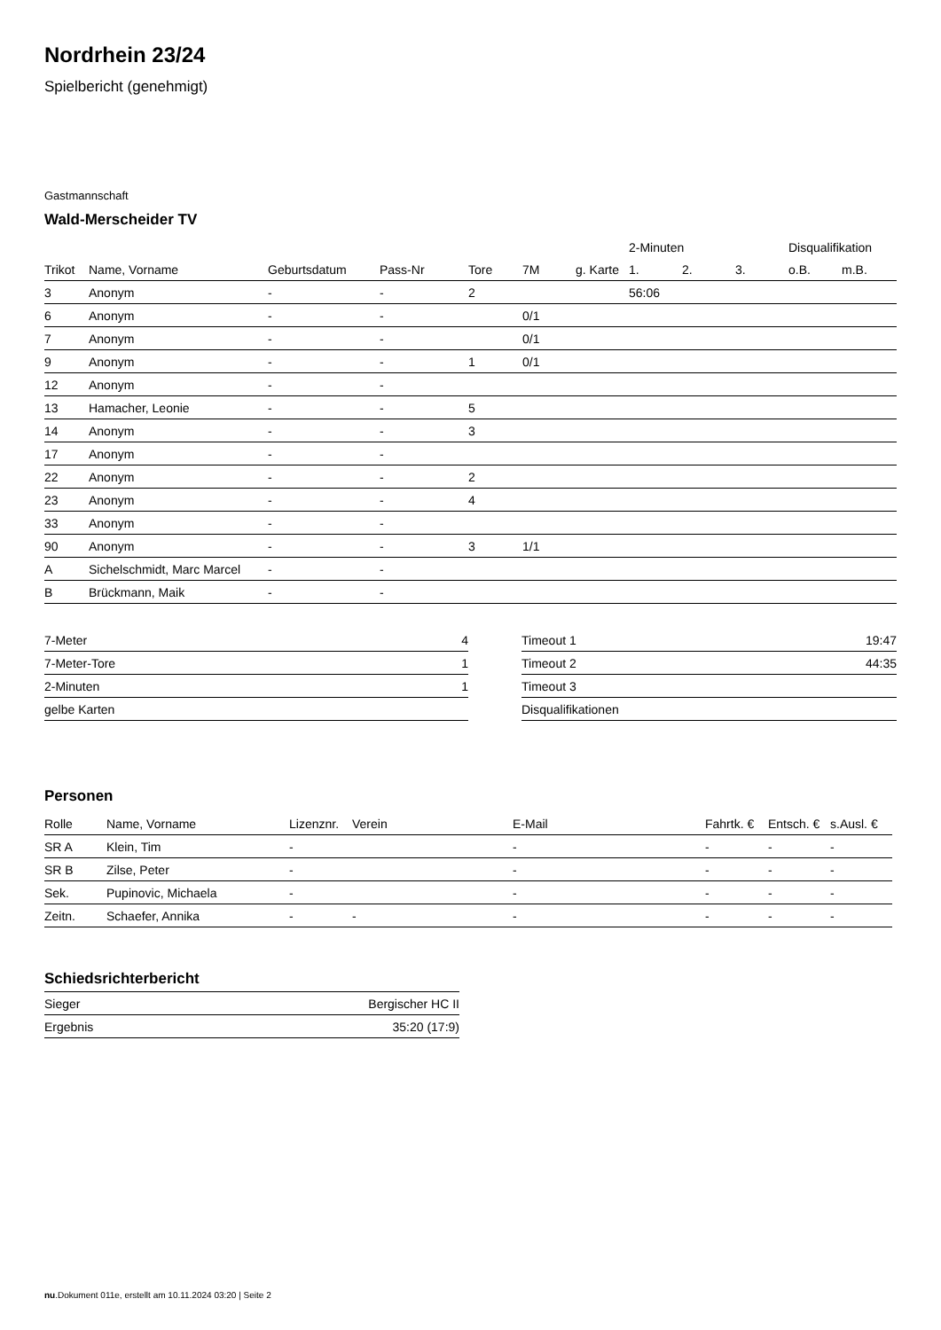Nordrhein 23/24
Spielbericht (genehmigt)
Gastmannschaft
Wald-Merscheider TV
| | | | | | | | 2-Minuten | | | Disqualifikation | |
| --- | --- | --- | --- | --- | --- | --- | --- | --- | --- | --- | --- |
| Trikot | Name, Vorname | Geburtsdatum | Pass-Nr | Tore | 7M | g. Karte | 1. | 2. | 3. | o.B. | m.B. |
| 3 | Anonym | - | - | 2 | | | 56:06 | | | | |
| 6 | Anonym | - | - | | 0/1 | | | | | | |
| 7 | Anonym | - | - | | 0/1 | | | | | | |
| 9 | Anonym | - | - | 1 | 0/1 | | | | | | |
| 12 | Anonym | - | - | | | | | | | | |
| 13 | Hamacher, Leonie | - | - | 5 | | | | | | | |
| 14 | Anonym | - | - | 3 | | | | | | | |
| 17 | Anonym | - | - | | | | | | | | |
| 22 | Anonym | - | - | 2 | | | | | | | |
| 23 | Anonym | - | - | 4 | | | | | | | |
| 33 | Anonym | - | - | | | | | | | | |
| 90 | Anonym | - | - | 3 | 1/1 | | | | | | |
| A | Sichelschmidt, Marc Marcel | - | - | | | | | | | | |
| B | Brückmann, Maik | - | - | | | | | | | | |
| 7-Meter | 4 |
| 7-Meter-Tore | 1 |
| 2-Minuten | 1 |
| gelbe Karten | |
| Timeout 1 | 19:47 |
| Timeout 2 | 44:35 |
| Timeout 3 | |
| Disqualifikationen | |
Personen
| Rolle | Name, Vorname | Lizenznr. | Verein | E-Mail | Fahrtk. € | Entsch. € | s.Ausl. € |
| --- | --- | --- | --- | --- | --- | --- | --- |
| SR A | Klein, Tim | - | | - | - | - | - |
| SR B | Zilse, Peter | - | | - | - | - | - |
| Sek. | Pupinovic, Michaela | - | | - | - | - | - |
| Zeitn. | Schaefer, Annika | - | - | - | - | - | - |
Schiedsrichterbericht
| Sieger | Bergischer HC II |
| Ergebnis | 35:20 (17:9) |
nu.Dokument 011e, erstellt am 10.11.2024 03:20 | Seite 2